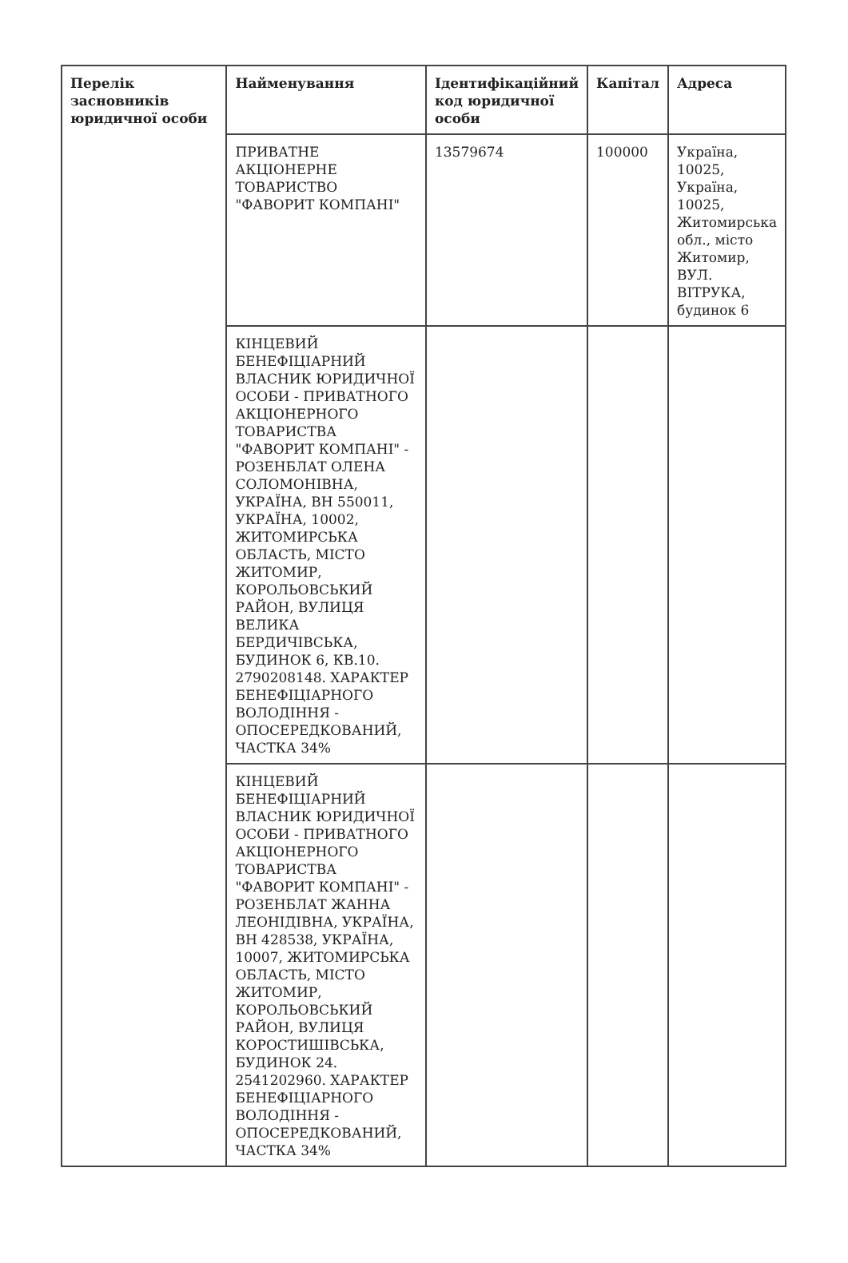| Перелік засновників юридичної особи | Найменування | Ідентифікаційний код юридичної особи | Капітал | Адреса |
| --- | --- | --- | --- | --- |
| | ПРИВАТНЕ АКЦІОНЕРНЕ ТОВАРИСТВО "ФАВОРИТ КОМПАНІ" | 13579674 | 100000 | Україна, 10025, Україна, 10025, Житомирська обл., місто Житомир, ВУЛ. ВІТРУКА, будинок 6 |
| | КІНЦЕВИЙ БЕНЕФІЦІАРНИЙ ВЛАСНИК ЮРИДИЧНОЇ ОСОБИ - ПРИВАТНОГО АКЦІОНЕРНОГО ТОВАРИСТВА "ФАВОРИТ КОМПАНІ" - РОЗЕНБЛАТ ОЛЕНА СОЛОМОНІВНА, УКРАЇНА, ВН 550011, УКРАЇНА, 10002, ЖИТОМИРСЬКА ОБЛАСТЬ, МІСТО ЖИТОМИР, КОРОЛЬОВСЬКИЙ РАЙОН, ВУЛИЦЯ ВЕЛИКА БЕРДИЧІВСЬКА, БУДИНОК 6, КВ.10. 2790208148. ХАРАКТЕР БЕНЕФІЦІАРНОГО ВОЛОДІННЯ - ОПОСЕРЕДКОВАНИЙ, ЧАСТКА 34% | | | |
| | КІНЦЕВИЙ БЕНЕФІЦІАРНИЙ ВЛАСНИК ЮРИДИЧНОЇ ОСОБИ - ПРИВАТНОГО АКЦІОНЕРНОГО ТОВАРИСТВА "ФАВОРИТ КОМПАНІ" - РОЗЕНБЛАТ ЖАННА ЛЕОНІДІВНА, УКРАЇНА, ВН 428538, УКРАЇНА, 10007, ЖИТОМИРСЬКА ОБЛАСТЬ, МІСТО ЖИТОМИР, КОРОЛЬОВСЬКИЙ РАЙОН, ВУЛИЦЯ КОРОСТИШІВСЬКА, БУДИНОК 24. 2541202960. ХАРАКТЕР БЕНЕФІЦІАРНОГО ВОЛОДІННЯ - ОПОСЕРЕДКОВАНИЙ, ЧАСТКА 34% | | | |